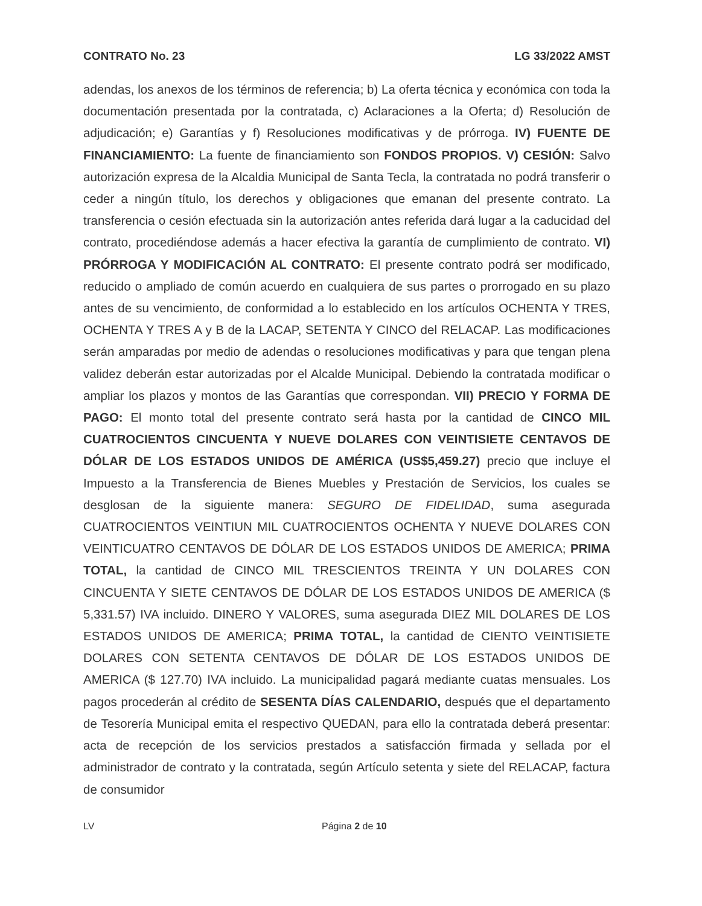CONTRATO No. 23 LG 33/2022 AMST
adendas, los anexos de los términos de referencia; b) La oferta técnica y económica con toda la documentación presentada por la contratada, c) Aclaraciones a la Oferta; d) Resolución de adjudicación; e) Garantías y f) Resoluciones modificativas y de prórroga. IV) FUENTE DE FINANCIAMIENTO: La fuente de financiamiento son FONDOS PROPIOS. V) CESIÓN: Salvo autorización expresa de la Alcaldia Municipal de Santa Tecla, la contratada no podrá transferir o ceder a ningún título, los derechos y obligaciones que emanan del presente contrato. La transferencia o cesión efectuada sin la autorización antes referida dará lugar a la caducidad del contrato, procediéndose además a hacer efectiva la garantía de cumplimiento de contrato. VI) PRÓRROGA Y MODIFICACIÓN AL CONTRATO: El presente contrato podrá ser modificado, reducido o ampliado de común acuerdo en cualquiera de sus partes o prorrogado en su plazo antes de su vencimiento, de conformidad a lo establecido en los artículos OCHENTA Y TRES, OCHENTA Y TRES A y B de la LACAP, SETENTA Y CINCO del RELACAP. Las modificaciones serán amparadas por medio de adendas o resoluciones modificativas y para que tengan plena validez deberán estar autorizadas por el Alcalde Municipal. Debiendo la contratada modificar o ampliar los plazos y montos de las Garantías que correspondan. VII) PRECIO Y FORMA DE PAGO: El monto total del presente contrato será hasta por la cantidad de CINCO MIL CUATROCIENTOS CINCUENTA Y NUEVE DOLARES CON VEINTISIETE CENTAVOS DE DÓLAR DE LOS ESTADOS UNIDOS DE AMÉRICA (US$5,459.27) precio que incluye el Impuesto a la Transferencia de Bienes Muebles y Prestación de Servicios, los cuales se desglosan de la siguiente manera: SEGURO DE FIDELIDAD, suma asegurada CUATROCIENTOS VEINTIUN MIL CUATROCIENTOS OCHENTA Y NUEVE DOLARES CON VEINTICUATRO CENTAVOS DE DÓLAR DE LOS ESTADOS UNIDOS DE AMERICA; PRIMA TOTAL, la cantidad de CINCO MIL TRESCIENTOS TREINTA Y UN DOLARES CON CINCUENTA Y SIETE CENTAVOS DE DÓLAR DE LOS ESTADOS UNIDOS DE AMERICA ($ 5,331.57) IVA incluido. DINERO Y VALORES, suma asegurada DIEZ MIL DOLARES DE LOS ESTADOS UNIDOS DE AMERICA; PRIMA TOTAL, la cantidad de CIENTO VEINTISIETE DOLARES CON SETENTA CENTAVOS DE DÓLAR DE LOS ESTADOS UNIDOS DE AMERICA ($ 127.70) IVA incluido. La municipalidad pagará mediante cuatas mensuales. Los pagos procederán al crédito de SESENTA DÍAS CALENDARIO, después que el departamento de Tesorería Municipal emita el respectivo QUEDAN, para ello la contratada deberá presentar: acta de recepción de los servicios prestados a satisfacción firmada y sellada por el administrador de contrato y la contratada, según Artículo setenta y siete del RELACAP, factura de consumidor
LV Página 2 de 10